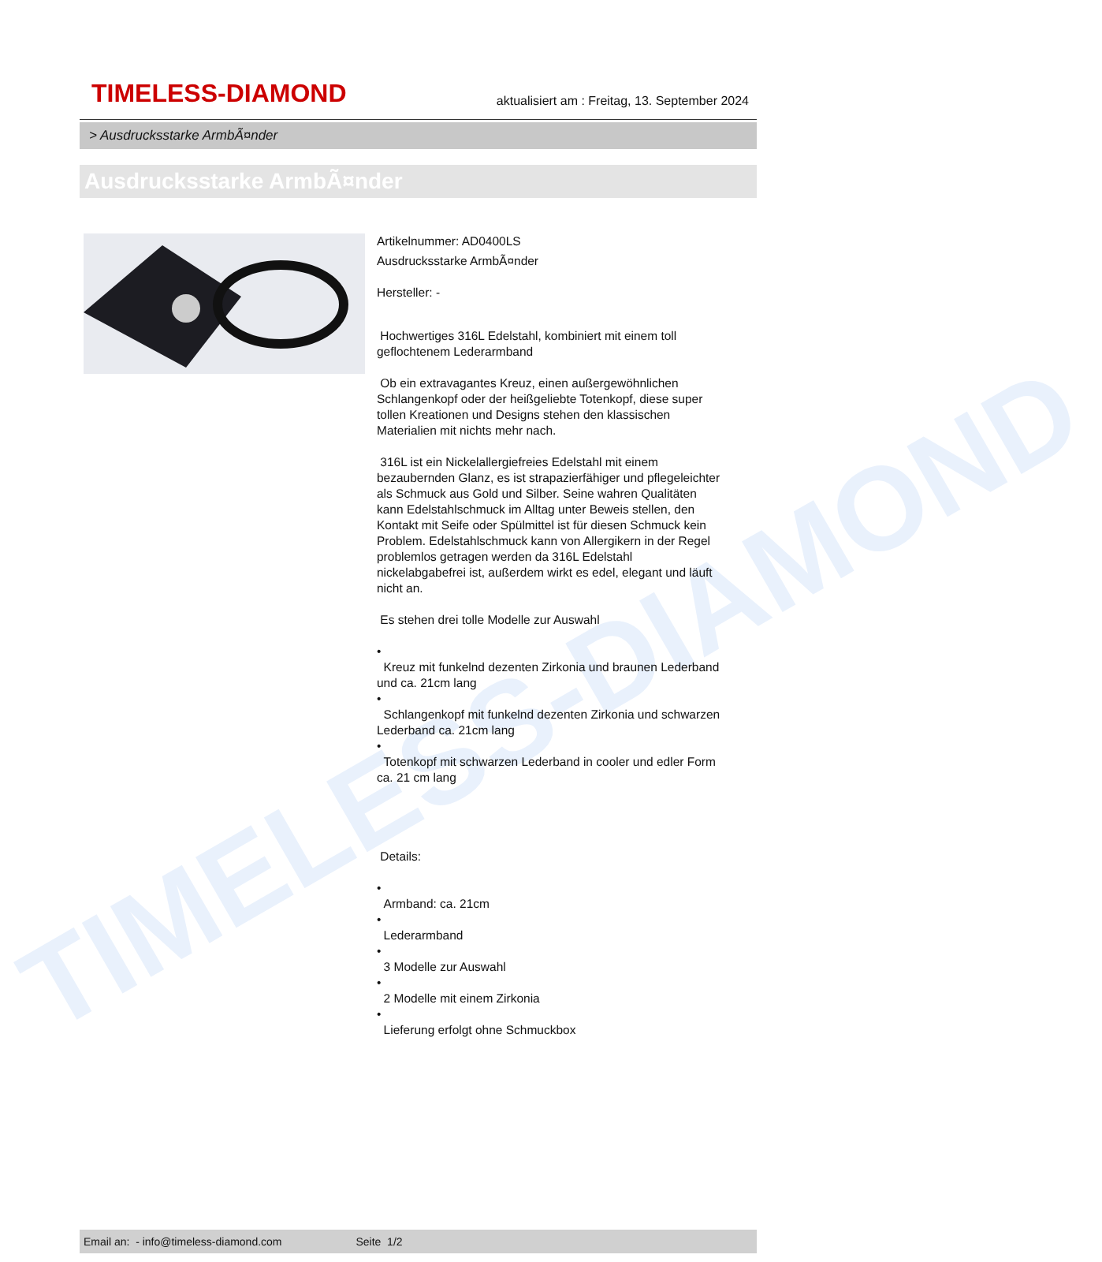TIMELESS-DIAMOND
TIMELESS-DIAMOND
aktualisiert am : Freitag, 13. September 2024
> Ausdrucksstarke ArmbÃ¤nder
Ausdrucksstarke ArmbÃ¤nder
Artikelnummer: AD0400LS
Ausdrucksstarke ArmbÃ¤nder
Hersteller: -
Hochwertiges 316L Edelstahl, kombiniert mit einem toll geflochtenem Lederarmband
Ob ein extravagantes Kreuz, einen außergewöhnlichen Schlangenkopf oder der heißgeliebte Totenkopf, diese super tollen Kreationen und Designs stehen den klassischen Materialien mit nichts mehr nach.
316L ist ein Nickelallergiefreies Edelstahl mit einem bezaubernden Glanz, es ist strapazierfähiger und pflegeleichter als Schmuck aus Gold und Silber. Seine wahren Qualitäten kann Edelstahlschmuck im Alltag unter Beweis stellen, den Kontakt mit Seife oder Spülmittel ist für diesen Schmuck kein Problem. Edelstahlschmuck kann von Allergikern in der Regel problemlos getragen werden da 316L Edelstahl nickelabgabefrei ist, außerdem wirkt es edel, elegant und läuft nicht an.
Es stehen drei tolle Modelle zur Auswahl
•
Kreuz mit funkelnd dezenten Zirkonia und braunen Lederband und ca. 21cm lang
•
Schlangenkopf mit funkelnd dezenten Zirkonia und schwarzen Lederband ca. 21cm lang
•
Totenkopf mit schwarzen Lederband in cooler und edler Form ca. 21 cm lang
Details:
•
Armband: ca. 21cm
•
Lederarmband
•
3 Modelle zur Auswahl
•
2 Modelle mit einem Zirkonia
•
Lieferung erfolgt ohne Schmuckbox
Email an: - info@timeless-diamond.com Seite 1/2